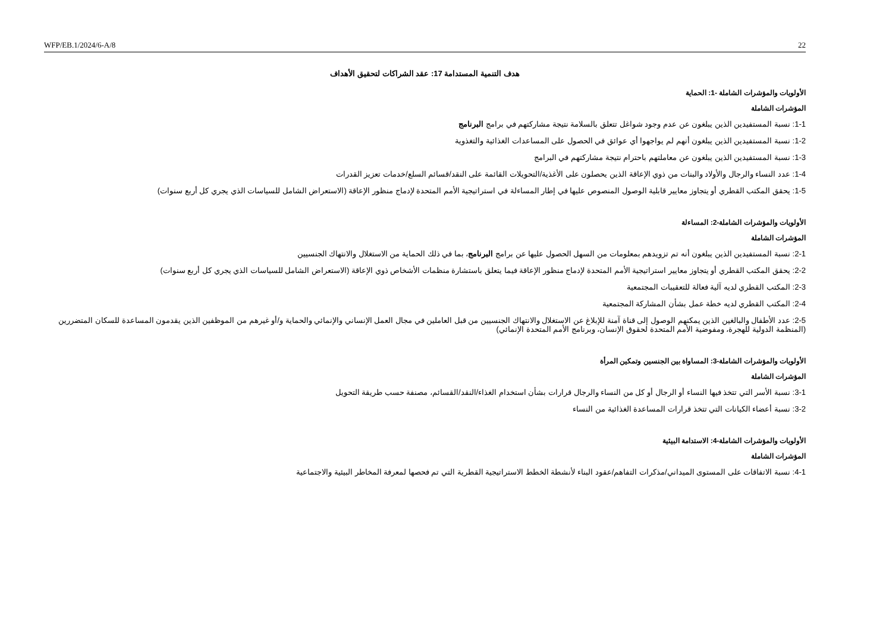WFP/EB.1/2024/6-A/8 22
هدف التنمية المستدامة 17: عقد الشراكات لتحقيق الأهداف
الأولويات والمؤشرات الشاملة -1: الحماية
المؤشرات الشاملة
1-1: نسبة المستفيدين الذين يبلغون عن عدم وجود شواغل تتعلق بالسلامة نتيجة مشاركتهم في برامج البرنامج
1-2: نسبة المستفيدين الذين يبلغون أنهم لم يواجهوا أي عوائق في الحصول على المساعدات الغذائية والتغذوية
1-3: نسبة المستفيدين الذين يبلغون عن معاملتهم باحترام نتيجة مشاركتهم في البرامج
1-4: عدد النساء والرجال والأولاد والبنات من ذوي الإعاقة الذين يحصلون على الأغذية/التحويلات القائمة على النقد/قسائم السلع/خدمات تعزيز القدرات
1-5: يحقق المكتب القطري أو يتجاوز معايير قابلية الوصول المنصوص عليها في إطار المساءلة في استراتيجية الأمم المتحدة لإدماج منظور الإعاقة (الاستعراض الشامل للسياسات الذي يجري كل أربع سنوات)
الأولويات والمؤشرات الشاملة-2: المساءلة
المؤشرات الشاملة
2-1: نسبة المستفيدين الذين يبلغون أنه تم تزويدهم بمعلومات من السهل الحصول عليها عن برامج البرنامج، بما في ذلك الحماية من الاستغلال والانتهاك الجنسيين
2-2: يحقق المكتب القطري أو يتجاوز معايير استراتيجية الأمم المتحدة لإدماج منظور الإعاقة فيما يتعلق باستشارة منظمات الأشخاص ذوي الإعاقة (الاستعراض الشامل للسياسات الذي يجري كل أربع سنوات)
2-3: المكتب القطري لديه آلية فعالة للتعقيبات المجتمعية
2-4: المكتب القطري لديه خطة عمل بشأن المشاركة المجتمعية
2-5: عدد الأطفال والبالغين الذين يمكنهم الوصول إلى قناة آمنة للإبلاغ عن الاستغلال والانتهاك الجنسيين من قبل العاملين في مجال العمل الإنساني والإنمائي والحماية و/أو غيرهم من الموظفين الذين يقدمون المساعدة للسكان المتضررين (المنظمة الدولية للهجرة، ومفوضية الأمم المتحدة لحقوق الإنسان، وبرنامج الأمم المتحدة الإنمائي)
الأولويات والمؤشرات الشاملة-3: المساواة بين الجنسين وتمكين المرأة
المؤشرات الشاملة
3-1: نسبة الأسر التي تتخذ فيها النساء أو الرجال أو كل من النساء والرجال قرارات بشأن استخدام الغذاء/النقد/القسائم، مصنفة حسب طريقة التحويل
3-2: نسبة أعضاء الكيانات التي تتخذ قرارات المساعدة الغذائية من النساء
الأولويات والمؤشرات الشاملة-4: الاستدامة البيئية
المؤشرات الشاملة
4-1: نسبة الاتفاقات على المستوى الميداني/مذكرات التفاهم/عقود البناء لأنشطة الخطط الاستراتيجية القطرية التي تم فحصها لمعرفة المخاطر البيئية والاجتماعية